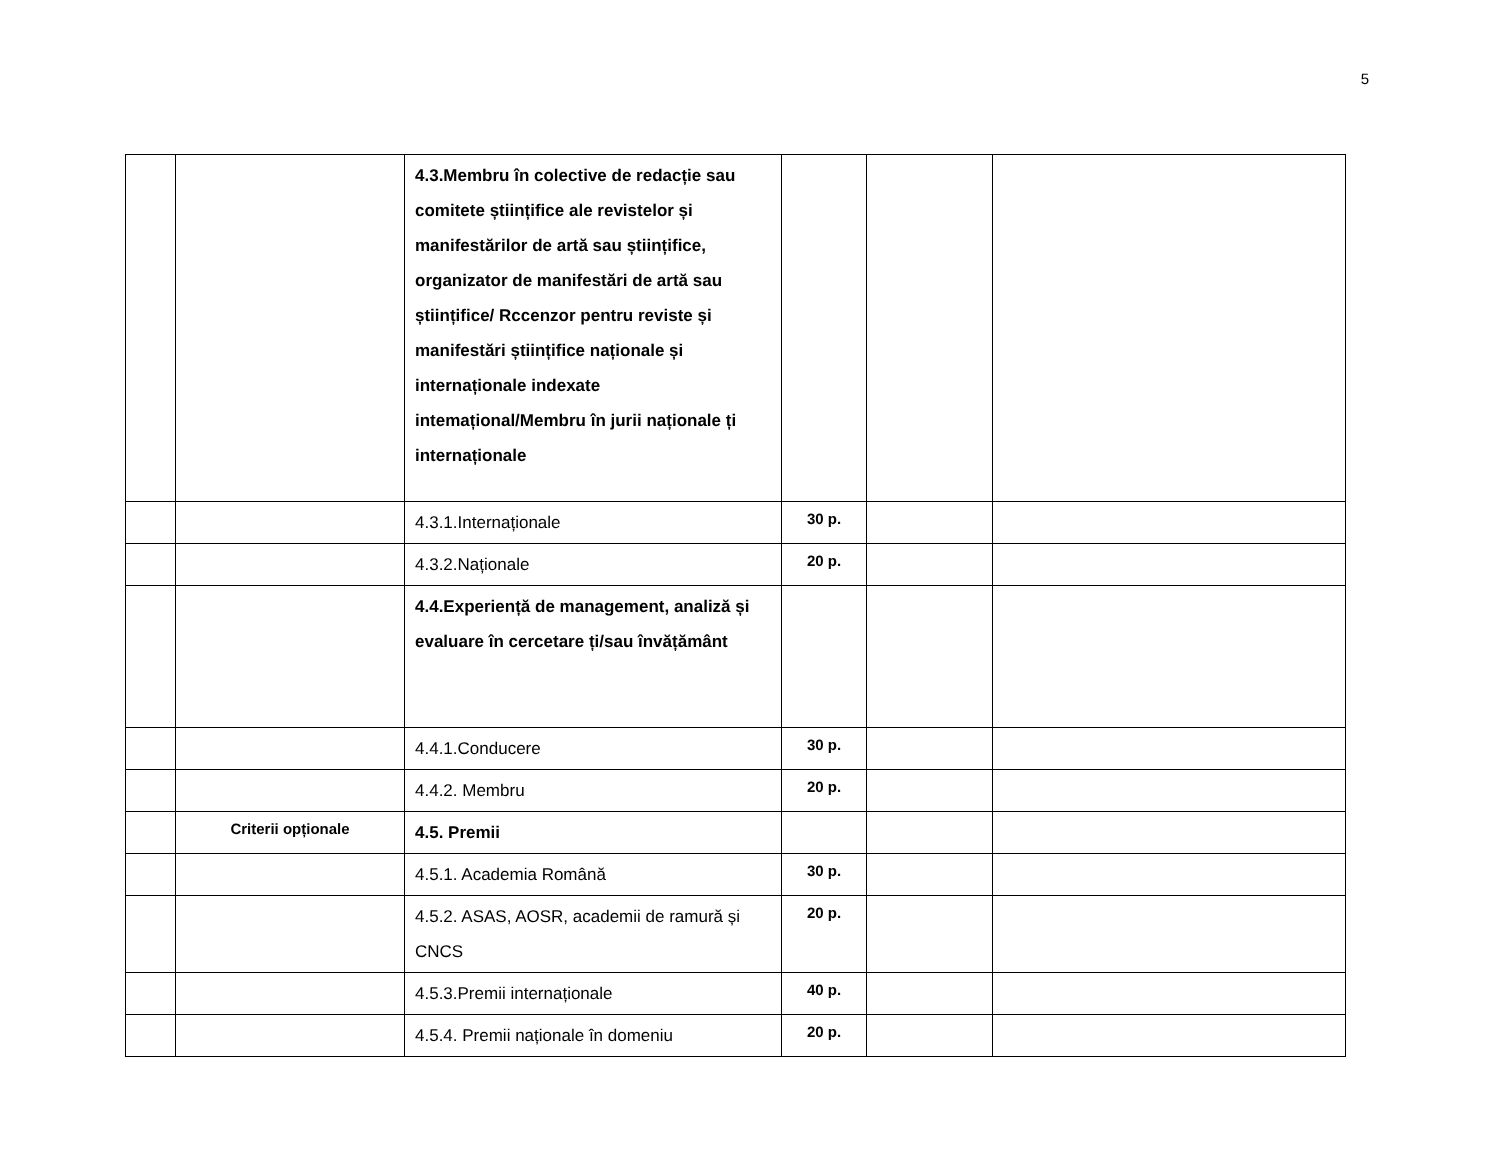5
| | | 4.3.Membru în colective de redacție sau comitete științifice ale revistelor și manifestărilor de artă sau științifice, organizator de manifestări de artă sau științifice/ Rccenzor pentru reviste și manifestări științifice naționale și internaționale indexate intemațional/Membru în jurii naționale ți internaționale | | | |
| | | 4.3.1.Internaționale | 30 p. | | |
| | | 4.3.2.Naționale | 20 p. | | |
| | | 4.4.Experiență de management, analiză și evaluare în cercetare ți/sau învățământ | | | |
| | | 4.4.1.Conducere | 30 p. | | |
| | | 4.4.2. Membru | 20 p. | | |
| | Criterii opționale | 4.5. Premii | | | |
| | | 4.5.1. Academia Română | 30 p. | | |
| | | 4.5.2. ASAS, AOSR, academii de ramură și CNCS | 20 p. | | |
| | | 4.5.3.Premii internaționale | 40 p. | | |
| | | 4.5.4. Premii naționale în domeniu | 20 p. | | |